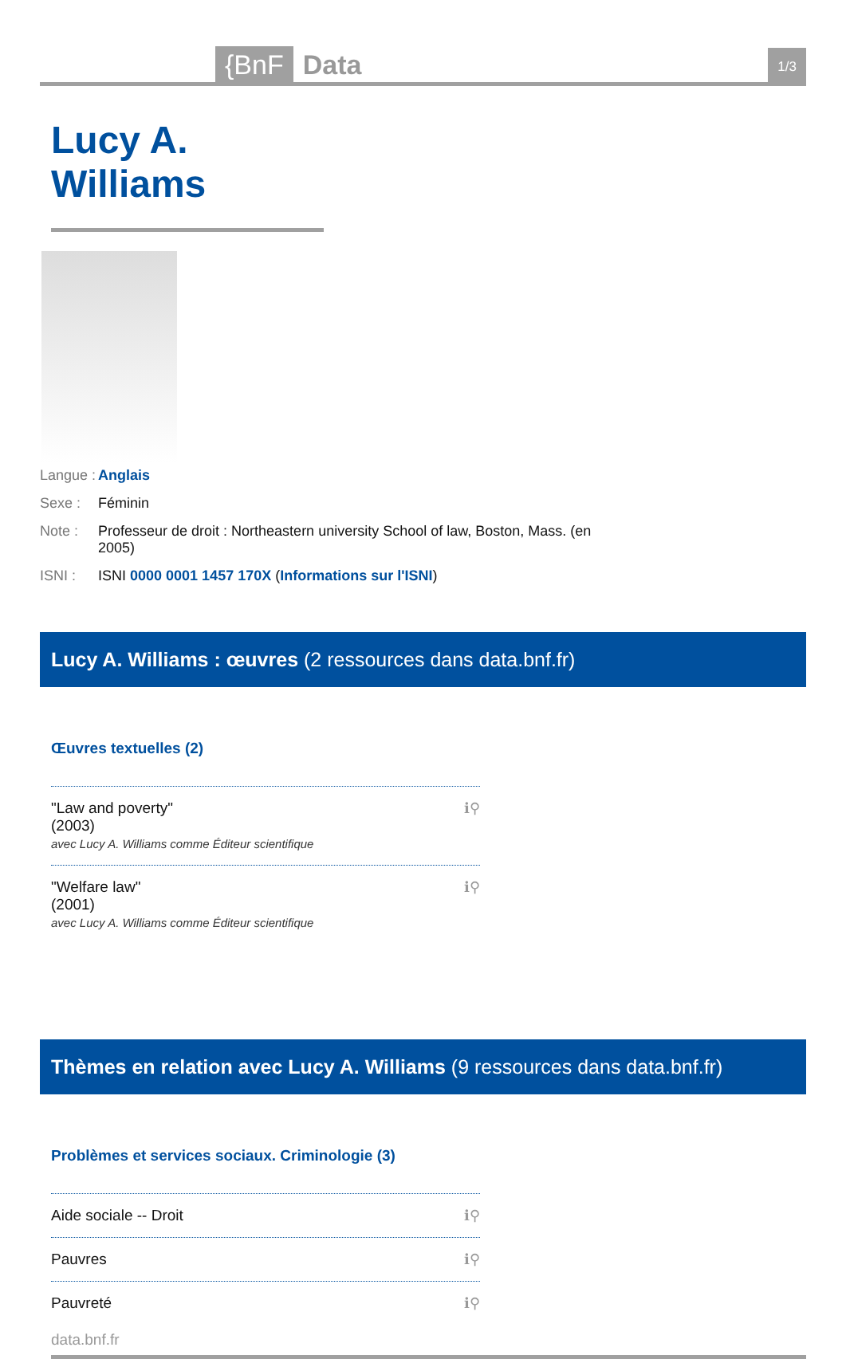{BnF Data 1/3
Lucy A. Williams
Langue : Anglais
Sexe : Féminin
Note : Professeur de droit : Northeastern university School of law, Boston, Mass. (en 2005)
ISNI : ISNI 0000 0001 1457 170X (Informations sur l'ISNI)
Lucy A. Williams : œuvres (2 ressources dans data.bnf.fr)
Œuvres textuelles (2)
"Law and poverty"
(2003)
avec Lucy A. Williams comme Éditeur scientifique
ℹ⚲
"Welfare law"
(2001)
avec Lucy A. Williams comme Éditeur scientifique
ℹ⚲
Thèmes en relation avec Lucy A. Williams (9 ressources dans data.bnf.fr)
Problèmes et services sociaux. Criminologie (3)
Aide sociale -- Droit ℹ⚲
Pauvres ℹ⚲
Pauvreté ℹ⚲
data.bnf.fr